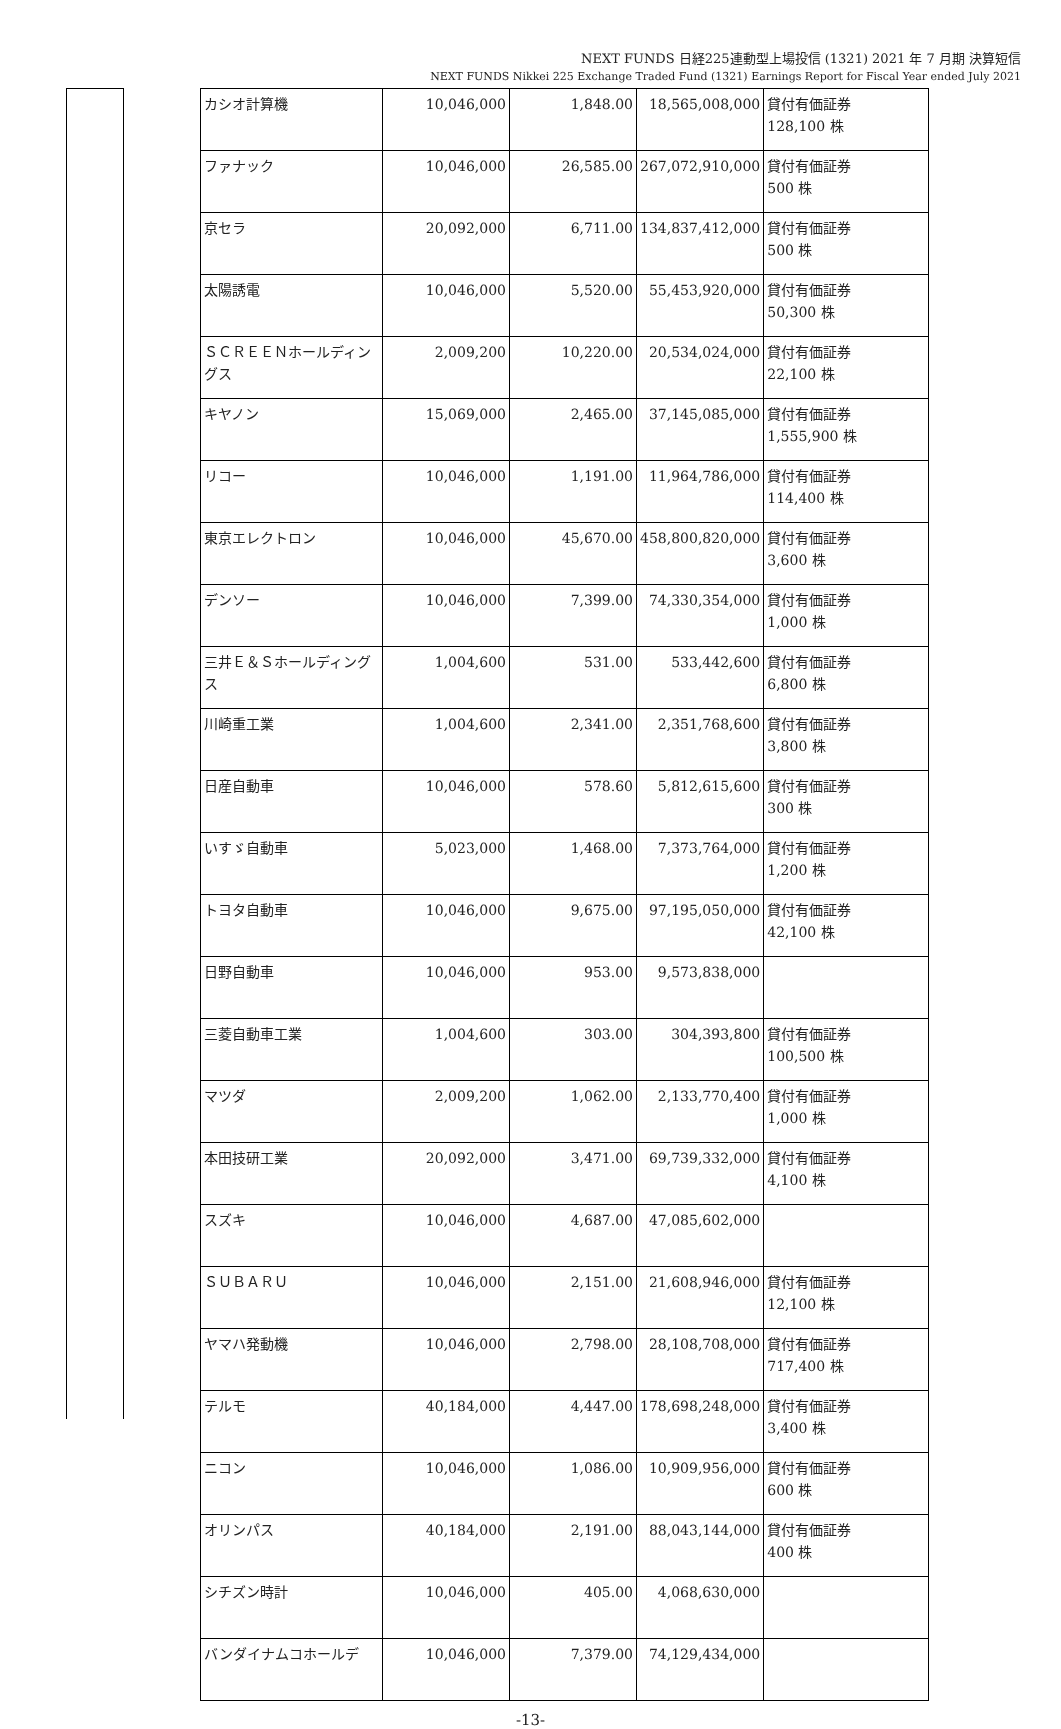NEXT FUNDS 日経225連動型上場投信 (1321) 2021 年 7 月期 決算短信
NEXT FUNDS Nikkei 225 Exchange Traded Fund (1321) Earnings Report for Fiscal Year ended July 2021
| カシオ計算機 | 10,046,000 | 1,848.00 | 18,565,008,000 | 貸付有価証券 128,100 株 |
| ファナック | 10,046,000 | 26,585.00 | 267,072,910,000 | 貸付有価証券 500 株 |
| 京セラ | 20,092,000 | 6,711.00 | 134,837,412,000 | 貸付有価証券 500 株 |
| 太陽誘電 | 10,046,000 | 5,520.00 | 55,453,920,000 | 貸付有価証券 50,300 株 |
| ＳＣＲＥＥＮホールディングス | 2,009,200 | 10,220.00 | 20,534,024,000 | 貸付有価証券 22,100 株 |
| キヤノン | 15,069,000 | 2,465.00 | 37,145,085,000 | 貸付有価証券 1,555,900 株 |
| リコー | 10,046,000 | 1,191.00 | 11,964,786,000 | 貸付有価証券 114,400 株 |
| 東京エレクトロン | 10,046,000 | 45,670.00 | 458,800,820,000 | 貸付有価証券 3,600 株 |
| デンソー | 10,046,000 | 7,399.00 | 74,330,354,000 | 貸付有価証券 1,000 株 |
| 三井Ｅ＆Ｓホールディングス | 1,004,600 | 531.00 | 533,442,600 | 貸付有価証券 6,800 株 |
| 川崎重工業 | 1,004,600 | 2,341.00 | 2,351,768,600 | 貸付有価証券 3,800 株 |
| 日産自動車 | 10,046,000 | 578.60 | 5,812,615,600 | 貸付有価証券 300 株 |
| いすゞ自動車 | 5,023,000 | 1,468.00 | 7,373,764,000 | 貸付有価証券 1,200 株 |
| トヨタ自動車 | 10,046,000 | 9,675.00 | 97,195,050,000 | 貸付有価証券 42,100 株 |
| 日野自動車 | 10,046,000 | 953.00 | 9,573,838,000 | |
| 三菱自動車工業 | 1,004,600 | 303.00 | 304,393,800 | 貸付有価証券 100,500 株 |
| マツダ | 2,009,200 | 1,062.00 | 2,133,770,400 | 貸付有価証券 1,000 株 |
| 本田技研工業 | 20,092,000 | 3,471.00 | 69,739,332,000 | 貸付有価証券 4,100 株 |
| スズキ | 10,046,000 | 4,687.00 | 47,085,602,000 | |
| ＳＵＢＡＲＵ | 10,046,000 | 2,151.00 | 21,608,946,000 | 貸付有価証券 12,100 株 |
| ヤマハ発動機 | 10,046,000 | 2,798.00 | 28,108,708,000 | 貸付有価証券 717,400 株 |
| テルモ | 40,184,000 | 4,447.00 | 178,698,248,000 | 貸付有価証券 3,400 株 |
| ニコン | 10,046,000 | 1,086.00 | 10,909,956,000 | 貸付有価証券 600 株 |
| オリンパス | 40,184,000 | 2,191.00 | 88,043,144,000 | 貸付有価証券 400 株 |
| シチズン時計 | 10,046,000 | 405.00 | 4,068,630,000 | |
| バンダイナムコホールデ | 10,046,000 | 7,379.00 | 74,129,434,000 | |
-13-